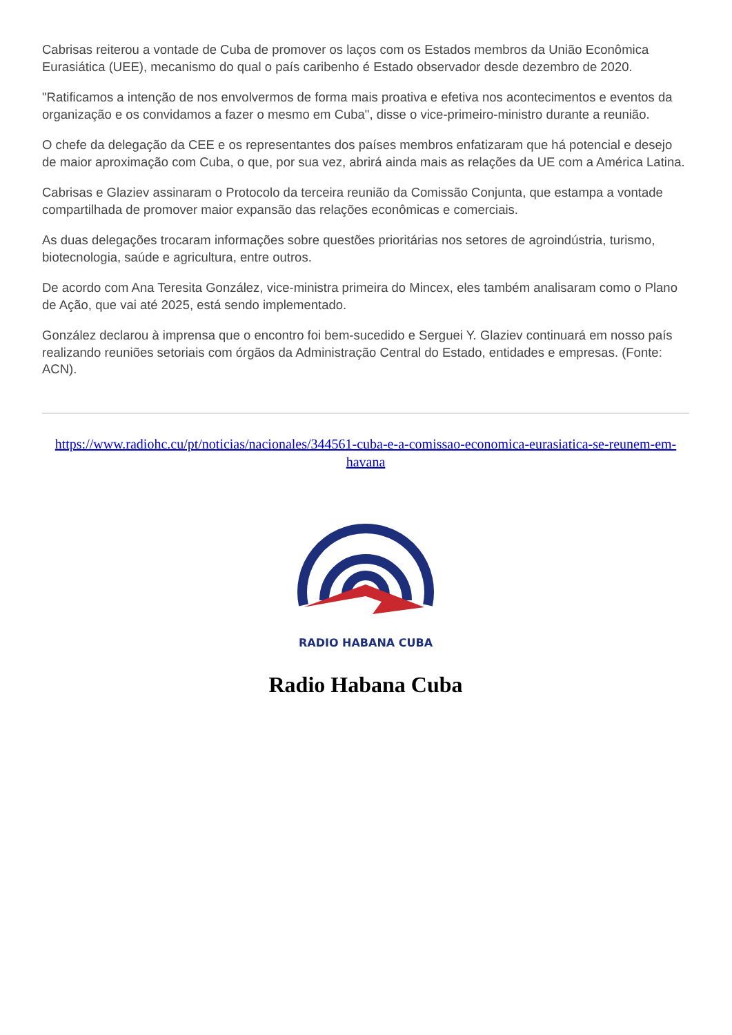Cabrisas reiterou a vontade de Cuba de promover os laços com os Estados membros da União Econômica Eurasiática (UEE), mecanismo do qual o país caribenho é Estado observador desde dezembro de 2020.
"Ratificamos a intenção de nos envolvermos de forma mais proativa e efetiva nos acontecimentos e eventos da organização e os convidamos a fazer o mesmo em Cuba", disse o vice-primeiro-ministro durante a reunião.
O chefe da delegação da CEE e os representantes dos países membros enfatizaram que há potencial e desejo de maior aproximação com Cuba, o que, por sua vez, abrirá ainda mais as relações da UE com a América Latina.
Cabrisas e Glaziev assinaram o Protocolo da terceira reunião da Comissão Conjunta, que estampa a vontade compartilhada de promover maior expansão das relações econômicas e comerciais.
As duas delegações trocaram informações sobre questões prioritárias nos setores de agroindústria, turismo, biotecnologia, saúde e agricultura, entre outros.
De acordo com Ana Teresita González, vice-ministra primeira do Mincex, eles também analisaram como o Plano de Ação, que vai até 2025, está sendo implementado.
González declarou à imprensa que o encontro foi bem-sucedido e Serguei Y. Glaziev continuará em nosso país realizando reuniões setoriais com órgãos da Administração Central do Estado, entidades e empresas. (Fonte: ACN).
https://www.radiohc.cu/pt/noticias/nacionales/344561-cuba-e-a-comissao-economica-eurasiatica-se-reunem-em-havana
RADIO HABANA CUBA
Radio Habana Cuba